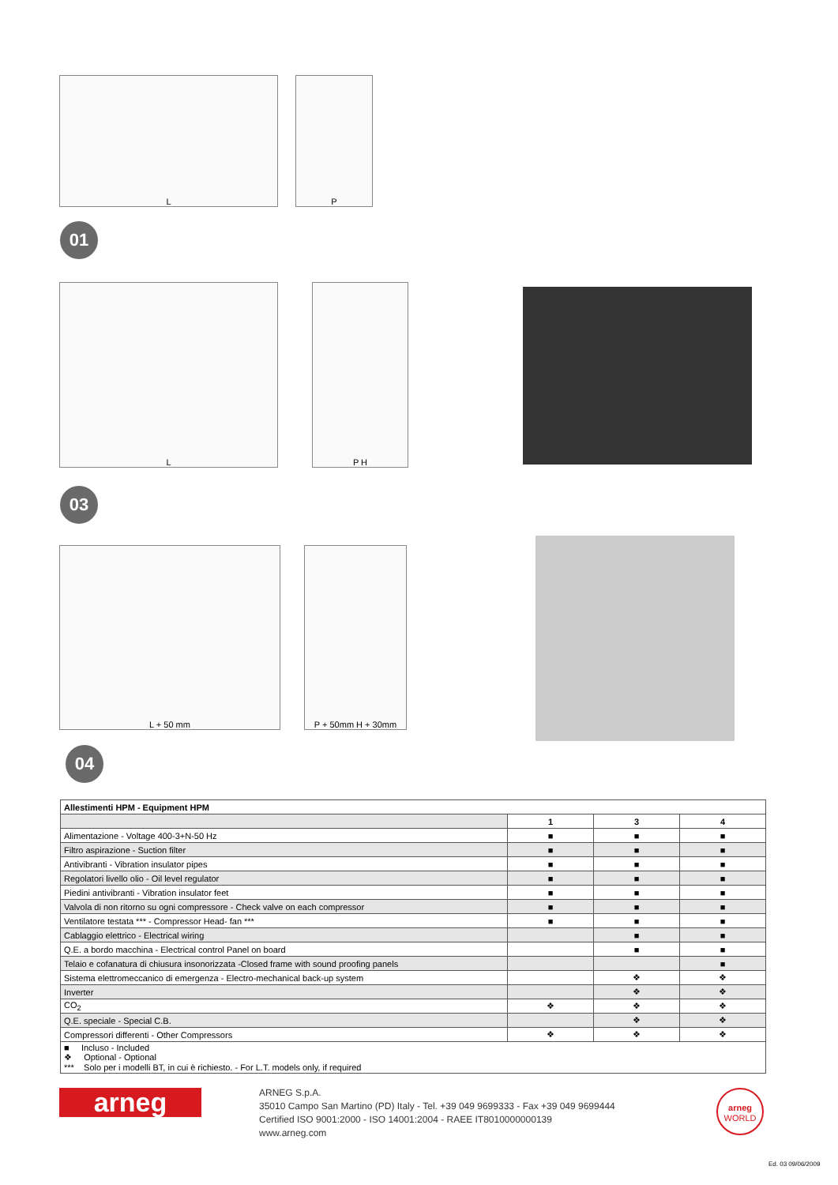L P
01
L P H
03
L + 50 mm P + 50mm H + 30mm
04
| Allestimenti HPM - Equipment HPM | | | |
| --- | --- | --- | --- |
| | 1 | 3 | 4 |
| Alimentazione - Voltage 400-3+N-50 Hz | ■ | ■ | ■ |
| Filtro aspirazione - Suction filter | ■ | ■ | ■ |
| Antivibranti - Vibration insulator pipes | ■ | ■ | ■ |
| Regolatori livello olio - Oil level regulator | ■ | ■ | ■ |
| Piedini antivibranti - Vibration insulator feet | ■ | ■ | ■ |
| Valvola di non ritorno su ogni compressore - Check valve on each compressor | ■ | ■ | ■ |
| Ventilatore testata *** - Compressor Head- fan *** | ■ | ■ | ■ |
| Cablaggio elettrico - Electrical wiring | | ■ | ■ |
| Q.E. a bordo macchina - Electrical control Panel on board | | ■ | ■ |
| Telaio e cofanatura di chiusura insonorizzata -Closed frame with sound proofing panels | | | ■ |
| Sistema elettromeccanico di emergenza - Electro-mechanical back-up system | | ❖ | ❖ |
| Inverter | | ❖ | ❖ |
| CO<sub>2</sub> | ❖ | ❖ | ❖ |
| Q.E. speciale - Special C.B. | | ❖ | ❖ |
| Compressori differenti - Other Compressors | ❖ | ❖ | ❖ |
| ■ Incluso - Included ❖ Optional - Optional *** Solo per i modelli BT, in cui è richiesto. - For L.T. models only, if required | | | |
arneg
ARNEG S.p.A.
35010 Campo San Martino (PD) Italy - Tel. +39 049 9699333 - Fax +39 049 9699444
Certified ISO 9001:2000 - ISO 14001:2004 - RAEE IT8010000000139
www.arneg.com
arneg
WORLD
Ed. 03 09/06/2009